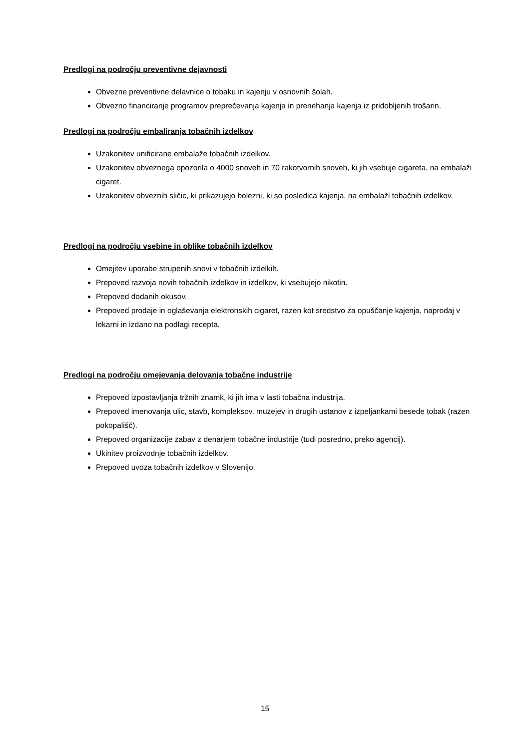Predlogi na področju preventivne dejavnosti
Obvezne preventivne delavnice o tobaku in kajenju v osnovnih šolah.
Obvezno financiranje programov preprečevanja kajenja in prenehanja kajenja iz pridobljenih trošarin.
Predlogi na področju embaliranja tobačnih izdelkov
Uzakonitev unificirane embalaže tobačnih izdelkov.
Uzakonitev obveznega opozorila o 4000 snoveh in 70 rakotvornih snoveh, ki jih vsebuje cigareta, na embalaži cigaret.
Uzakonitev obveznih sličic, ki prikazujejo bolezni, ki so posledica kajenja, na embalaži tobačnih izdelkov.
Predlogi na področju vsebine in oblike tobačnih izdelkov
Omejitev uporabe strupenih snovi v tobačnih izdelkih.
Prepoved razvoja novih tobačnih izdelkov in izdelkov, ki vsebujejo nikotin.
Prepoved dodanih okusov.
Prepoved prodaje in oglaševanja elektronskih cigaret, razen kot sredstvo za opuščanje kajenja, naprodaj v lekarni in izdano na podlagi recepta.
Predlogi na področju omejevanja delovanja tobačne industrije
Prepoved izpostavljanja tržnih znamk, ki jih ima v lasti tobačna industrija.
Prepoved imenovanja ulic, stavb, kompleksov, muzejev in drugih ustanov z izpeljankami besede tobak (razen pokopališč).
Prepoved organizacije zabav z denarjem tobačne industrije (tudi posredno, preko agencij).
Ukinitev proizvodnje tobačnih izdelkov.
Prepoved uvoza tobačnih izdelkov v Slovenijo.
15